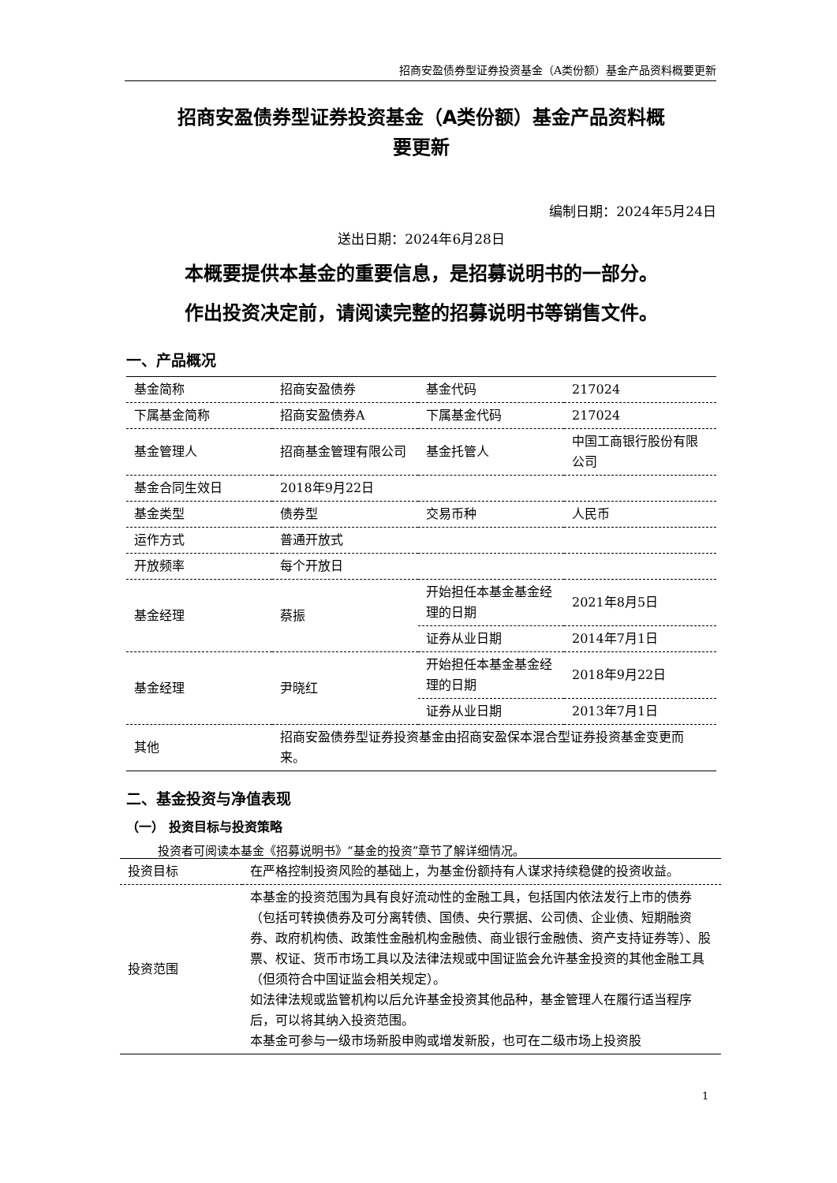招商安盈债券型证券投资基金（A类份额）基金产品资料概要更新
招商安盈债券型证券投资基金（A类份额）基金产品资料概
要更新
编制日期：2024年5月24日
送出日期：2024年6月28日
本概要提供本基金的重要信息，是招募说明书的一部分。
作出投资决定前，请阅读完整的招募说明书等销售文件。
一、产品概况
| 基金简称 | 招商安盈债券 | 基金代码 | 217024 |
| 下属基金简称 | 招商安盈债券A | 下属基金代码 | 217024 |
| 基金管理人 | 招商基金管理有限公司 | 基金托管人 | 中国工商银行股份有限公司 |
| 基金合同生效日 | 2018年9月22日 | | |
| 基金类型 | 债券型 | 交易币种 | 人民币 |
| 运作方式 | 普通开放式 | | |
| 开放频率 | 每个开放日 | | |
| 基金经理 | 蔡振 | 开始担任本基金基金经理的日期 | 2021年8月5日 |
| | | 证券从业日期 | 2014年7月1日 |
| 基金经理 | 尹晓红 | 开始担任本基金基金经理的日期 | 2018年9月22日 |
| | | 证券从业日期 | 2013年7月1日 |
| 其他 | 招商安盈债券型证券投资基金由招商安盈保本混合型证券投资基金变更而来。 | | |
二、基金投资与净值表现
（一） 投资目标与投资策略
投资者可阅读本基金《招募说明书》“基金的投资”章节了解详细情况。
| 投资目标 | 在严格控制投资风险的基础上，为基金份额持有人谋求持续稳健的投资收益。 |
| 投资范围 | 本基金的投资范围为具有良好流动性的金融工具，包括国内依法发行上市的债券（包括可转换债券及可分离转债、国债、央行票据、公司债、企业债、短期融资券、政府机构债、政策性金融机构金融债、商业银行金融债、资产支持证券等）、股票、权证、货币市场工具以及法律法规或中国证监会允许基金投资的其他金融工具（但须符合中国证监会相关规定）。 如法律法规或监管机构以后允许基金投资其他品种，基金管理人在履行适当程序后，可以将其纳入投资范围。 本基金可参与一级市场新股申购或增发新股，也可在二级市场上投资股 |
1